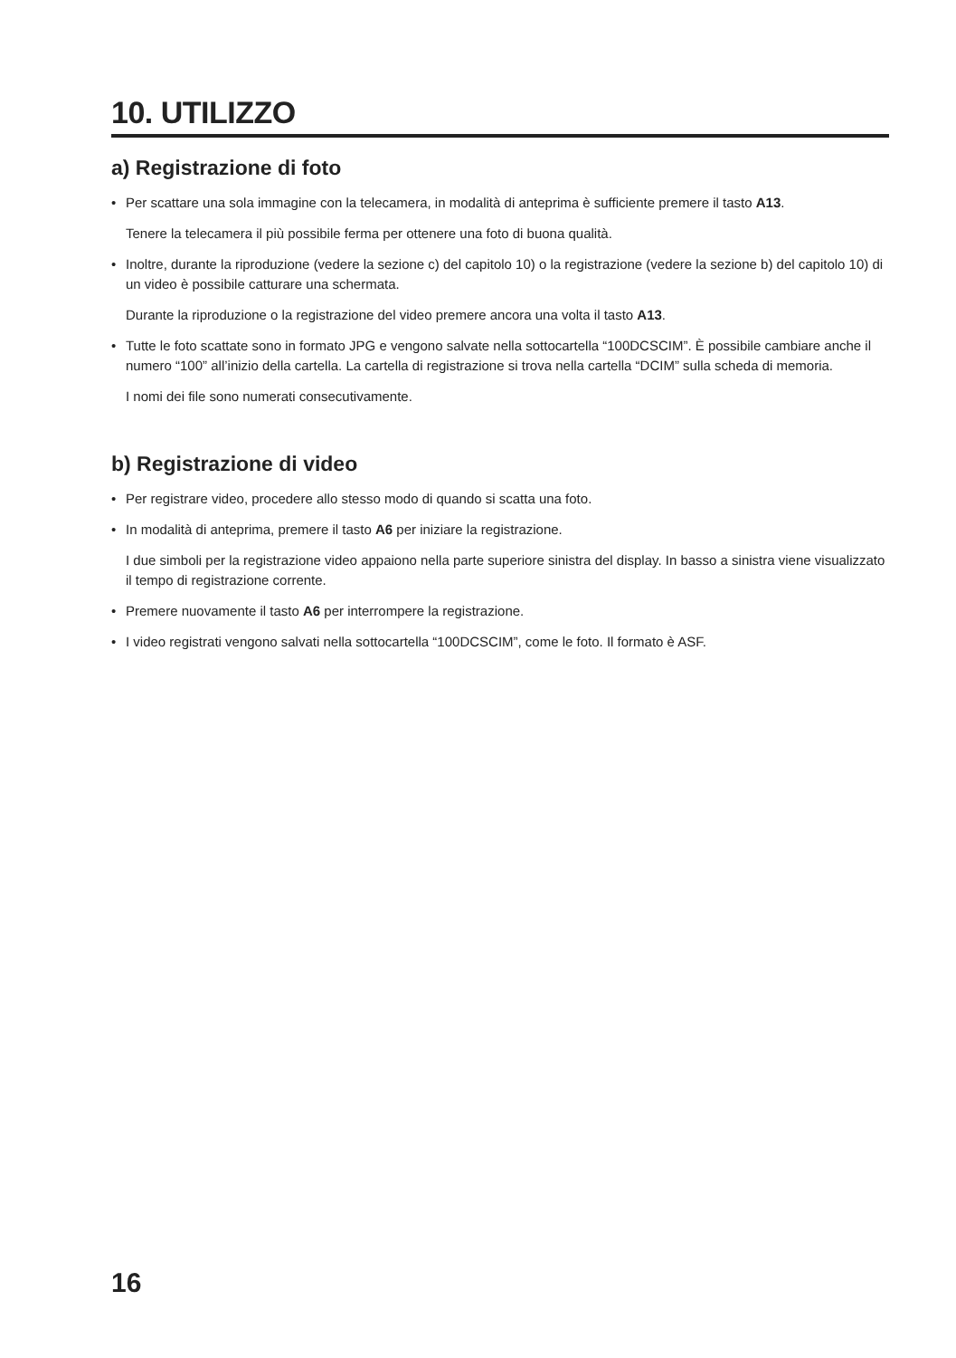10. UTILIZZO
a) Registrazione di foto
• Per scattare una sola immagine con la telecamera, in modalità di anteprima è sufficiente premere il tasto A13.
Tenere la telecamera il più possibile ferma per ottenere una foto di buona qualità.
• Inoltre, durante la riproduzione (vedere la sezione c) del capitolo 10) o la registrazione (vedere la sezione b) del capitolo 10) di un video è possibile catturare una schermata.
Durante la riproduzione o la registrazione del video premere ancora una volta il tasto A13.
• Tutte le foto scattate sono in formato JPG e vengono salvate nella sottocartella “100DCSCIM”. È possibile cambiare anche il numero “100” all’inizio della cartella. La cartella di registrazione si trova nella cartella “DCIM” sulla scheda di memoria.
I nomi dei file sono numerati consecutivamente.
b) Registrazione di video
• Per registrare video, procedere allo stesso modo di quando si scatta una foto.
• In modalità di anteprima, premere il tasto A6 per iniziare la registrazione.
I due simboli per la registrazione video appaiono nella parte superiore sinistra del display. In basso a sinistra viene visualizzato il tempo di registrazione corrente.
• Premere nuovamente il tasto A6 per interrompere la registrazione.
• I video registrati vengono salvati nella sottocartella “100DCSCIM”, come le foto. Il formato è ASF.
16